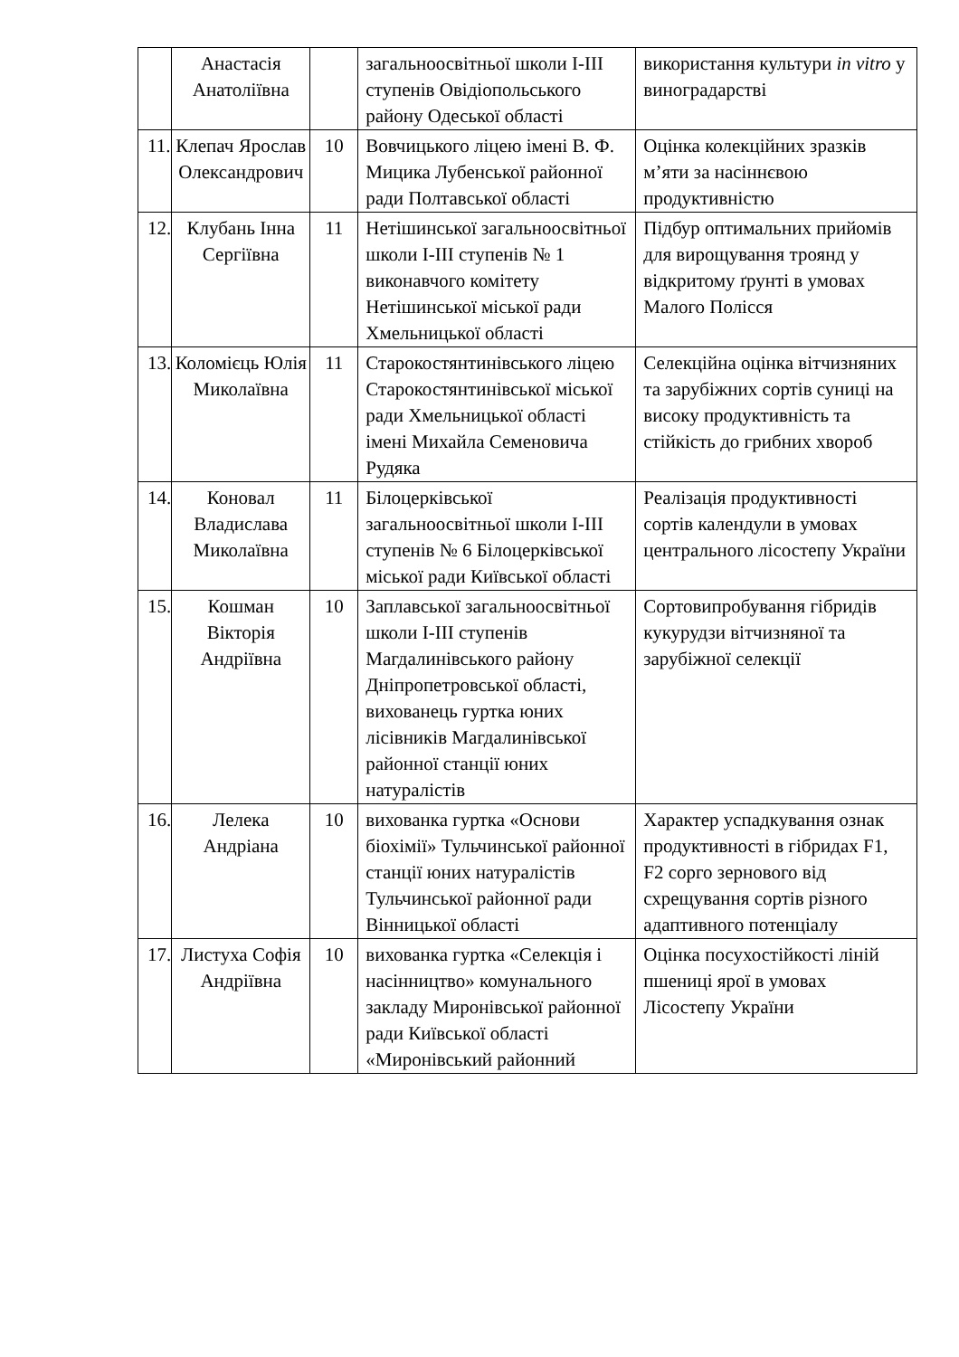| | Анастасія Анатоліївна | | загальноосвітньої школи І-ІІІ ступенів Овідіопольського району Одеської області | використання культури in vitro у виноградарстві |
| 11. | Клепач Ярослав Олександрович | 10 | Вовчицького ліцею імені В. Ф. Мицика Лубенської районної ради Полтавської області | Оцінка колекційних зразків м’яти за насіннєвою продуктивністю |
| 12. | Клубань Інна Сергіївна | 11 | Нетішинської загальноосвітньої школи І-ІІІ ступенів № 1 виконавчого комітету Нетішинської міської ради Хмельницької області | Підбур оптимальних прийомів для вирощування троянд у відкритому ґрунті в умовах Малого Полісся |
| 13. | Коломієць Юлія Миколаївна | 11 | Старокостянтинівського ліцею Старокостянтинівської міської ради Хмельницької області імені Михайла Семеновича Рудяка | Селекційна оцінка вітчизняних та зарубіжних сортів суниці на високу продуктивність та стійкість до грибних хвороб |
| 14. | Коновал Владислава Миколаївна | 11 | Білоцерківської загальноосвітньої школи І-ІІІ ступенів № 6 Білоцерківської міської ради Київської області | Реалізація продуктивності сортів календули в умовах центрального лісостепу України |
| 15. | Кошман Вікторія Андріївна | 10 | Заплавської загальноосвітньої школи І-ІІІ ступенів Магдалинівського району Дніпропетровської області, вихованець гуртка юних лісівників Магдалинівської районної станції юних натуралістів | Сортовипробування гібридів кукурудзи вітчизняної та зарубіжної селекції |
| 16. | Лелека Андріана | 10 | вихованка гуртка «Основи біохімії» Тульчинської районної станції юних натуралістів Тульчинської районної ради Вінницької області | Характер успадкування ознак продуктивності в гібридах F1, F2 сорго зернового від схрещування сортів різного адаптивного потенціалу |
| 17. | Листуха Софія Андріївна | 10 | вихованка гуртка «Селекція і насінництво» комунального закладу Миронівської районної ради Київської області «Миронівський районний | Оцінка посухостійкості ліній пшениці ярої в умовах Лісостепу України |